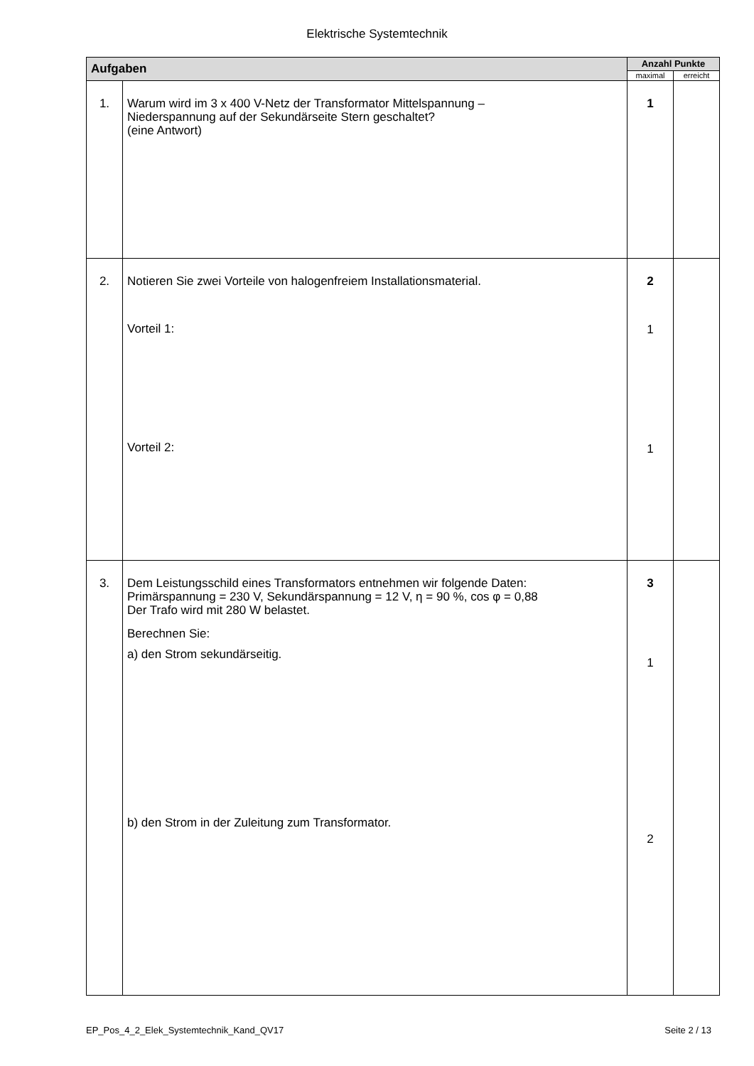Elektrische Systemtechnik
| Aufgaben | | Anzahl Punkte | |
| --- | --- | --- | --- |
| | | maximal | erreicht |
| 1. | Warum wird im 3 x 400 V-Netz der Transformator Mittelspannung – Niederspannung auf der Sekundärseite Stern geschaltet? (eine Antwort) | 1 | |
| 2. | Notieren Sie zwei Vorteile von halogenfreiem Installationsmaterial. Vorteil 1: Vorteil 2: | 2 1 1 | |
| 3. | Dem Leistungsschild eines Transformators entnehmen wir folgende Daten: Primärspannung = 230 V, Sekundärspannung = 12 V, η = 90 %, cos φ = 0,88 Der Trafo wird mit 280 W belastet. Berechnen Sie: a) den Strom sekundärseitig. b) den Strom in der Zuleitung zum Transformator. | 3 1 2 | |
EP_Pos_4_2_Elek_Systemtechnik_Kand_QV17 Seite 2 / 13